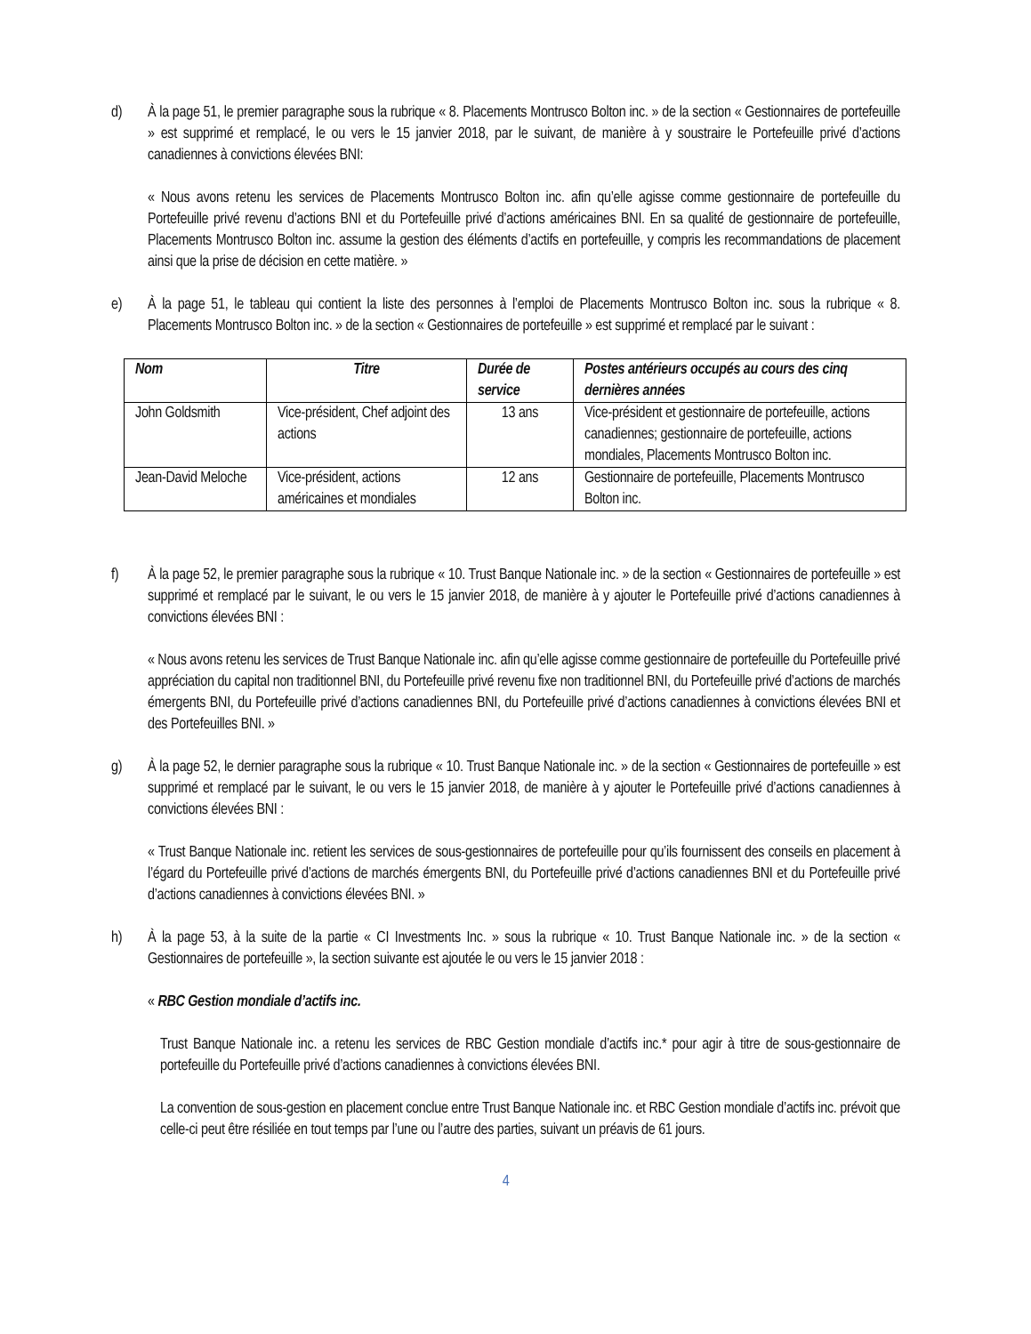d) À la page 51, le premier paragraphe sous la rubrique « 8. Placements Montrusco Bolton inc. » de la section « Gestionnaires de portefeuille » est supprimé et remplacé, le ou vers le 15 janvier 2018, par le suivant, de manière à y soustraire le Portefeuille privé d’actions canadiennes à convictions élevées BNI:
« Nous avons retenu les services de Placements Montrusco Bolton inc. afin qu’elle agisse comme gestionnaire de portefeuille du Portefeuille privé revenu d’actions BNI et du Portefeuille privé d’actions américaines BNI. En sa qualité de gestionnaire de portefeuille, Placements Montrusco Bolton inc. assume la gestion des éléments d’actifs en portefeuille, y compris les recommandations de placement ainsi que la prise de décision en cette matière. »
e) À la page 51, le tableau qui contient la liste des personnes à l’emploi de Placements Montrusco Bolton inc. sous la rubrique « 8. Placements Montrusco Bolton inc. » de la section « Gestionnaires de portefeuille » est supprimé et remplacé par le suivant :
| Nom | Titre | Durée de service | Postes antérieurs occupés au cours des cinq dernières années |
| --- | --- | --- | --- |
| John Goldsmith | Vice-président, Chef adjoint des actions | 13 ans | Vice-président et gestionnaire de portefeuille, actions canadiennes; gestionnaire de portefeuille, actions mondiales, Placements Montrusco Bolton inc. |
| Jean-David Meloche | Vice-président, actions américaines et mondiales | 12 ans | Gestionnaire de portefeuille, Placements Montrusco Bolton inc. |
f) À la page 52, le premier paragraphe sous la rubrique « 10. Trust Banque Nationale inc. » de la section « Gestionnaires de portefeuille » est supprimé et remplacé par le suivant, le ou vers le 15 janvier 2018, de manière à y ajouter le Portefeuille privé d’actions canadiennes à convictions élevées BNI :
« Nous avons retenu les services de Trust Banque Nationale inc. afin qu’elle agisse comme gestionnaire de portefeuille du Portefeuille privé appréciation du capital non traditionnel BNI, du Portefeuille privé revenu fixe non traditionnel BNI, du Portefeuille privé d’actions de marchés émergents BNI, du Portefeuille privé d’actions canadiennes BNI, du Portefeuille privé d’actions canadiennes à convictions élevées BNI et des Portefeuilles BNI. »
g) À la page 52, le dernier paragraphe sous la rubrique « 10. Trust Banque Nationale inc. » de la section « Gestionnaires de portefeuille » est supprimé et remplacé par le suivant, le ou vers le 15 janvier 2018, de manière à y ajouter le Portefeuille privé d’actions canadiennes à convictions élevées BNI :
« Trust Banque Nationale inc. retient les services de sous-gestionnaires de portefeuille pour qu’ils fournissent des conseils en placement à l’égard du Portefeuille privé d’actions de marchés émergents BNI, du Portefeuille privé d’actions canadiennes BNI et du Portefeuille privé d’actions canadiennes à convictions élevées BNI. »
h) À la page 53, à la suite de la partie « CI Investments Inc. » sous la rubrique « 10. Trust Banque Nationale inc. » de la section « Gestionnaires de portefeuille », la section suivante est ajoutée le ou vers le 15 janvier 2018 :
« RBC Gestion mondiale d’actifs inc.
Trust Banque Nationale inc. a retenu les services de RBC Gestion mondiale d’actifs inc.* pour agir à titre de sous-gestionnaire de portefeuille du Portefeuille privé d’actions canadiennes à convictions élevées BNI.
La convention de sous-gestion en placement conclue entre Trust Banque Nationale inc. et RBC Gestion mondiale d’actifs inc. prévoit que celle-ci peut être résiliée en tout temps par l’une ou l’autre des parties, suivant un préavis de 61 jours.
4